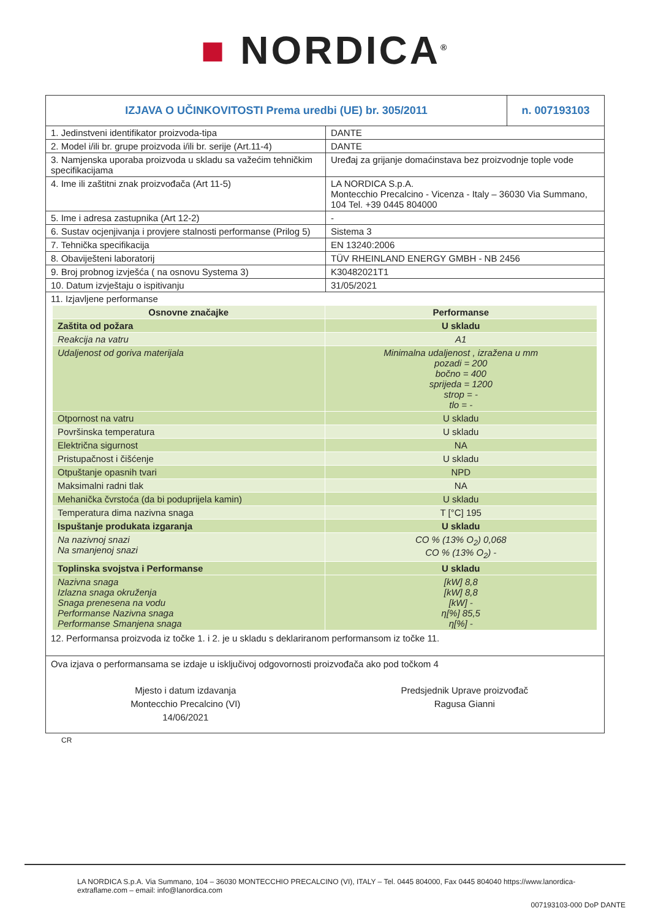■ NORDICA<sup>®</sup>
| IZJAVA O UČINKOVITOSTI Prema uredbi (UE) br. 305/2011 | | n. 007193103 |
| 1. Jedinstveni identifikator proizvoda-tipa | DANTE | |
| 2. Model i/ili br. grupe proizvoda i/ili br. serije (Art.11-4) | DANTE | |
| 3. Namjenska uporaba proizvoda u skladu sa važećim tehničkim specifikacijama | Uređaj za grijanje domaćinstava bez proizvodnje tople vode | |
| 4. Ime ili zaštitni znak proizvođača (Art 11-5) | LA NORDICA S.p.A. Montecchio Precalcino - Vicenza - Italy – 36030 Via Summano, 104 Tel. +39 0445 804000 | |
| 5. Ime i adresa zastupnika (Art 12-2) | - | |
| 6. Sustav ocjenjivanja i provjere stalnosti performanse (Prilog 5) | Sistema 3 | |
| 7. Tehnička specifikacija | EN 13240:2006 | |
| 8. Obaviješteni laboratorij | TÜV RHEINLAND ENERGY GMBH - NB 2456 | |
| 9. Broj probnog izvješća ( na osnovu Systema 3) | K30482021T1 | |
| 10. Datum izvještaju o ispitivanju | 31/05/2021 | |
| 11. Izjavljene performanse | | |
| Osnovne značajke | Performanse |
| --- | --- |
| Zaštita od požara | U skladu |
| Reakcija na vatru | A1 |
| Udaljenost od goriva materijala | Minimalna udaljenost , izražena u mm pozadi = 200 bočno = 400 sprijeda = 1200 strop = - tlo = - |
| Otpornost na vatru | U skladu |
| Površinska temperatura | U skladu |
| Električna sigurnost | NA |
| Pristupačnost i čišćenje | U skladu |
| Otpuštanje opasnih tvari | NPD |
| Maksimalni radni tlak | NA |
| Mehanička čvrstoća (da bi poduprijela kamin) | U skladu |
| Temperatura dima nazivna snaga | T [°C] 195 |
| Ispuštanje produkata izgaranja | U skladu |
| Na nazivnoj snazi Na smanjenoj snazi | CO % (13% O<sub>2</sub>) 0,068 CO % (13% O<sub>2</sub>) - |
| Toplinska svojstva i Performanse | U skladu |
| Nazivna snaga Izlazna snaga okruženja Snaga prenesena na vodu Performanse Nazivna snaga Performanse Smanjena snaga | [kW] 8,8 [kW] 8,8 [kW] - η[%] 85,5 η[%] - |
12. Performansa proizvoda iz točke 1. i 2. je u skladu s deklariranom performansom iz točke 11.
Ova izjava o performansama se izdaje u isključivoj odgovornosti proizvođača ako pod točkom 4
Mjesto i datum izdavanja
Montecchio Precalcino (VI)
14/06/2021
Predsjednik Uprave proizvođač
Ragusa Gianni
CR
LA NORDICA S.p.A. Via Summano, 104 – 36030 MONTECCHIO PRECALCINO (VI), ITALY – Tel. 0445 804000, Fax 0445 804040 https://www.lanordica-extraflame.com – email: info@lanordica.com
007193103-000 DoP DANTE